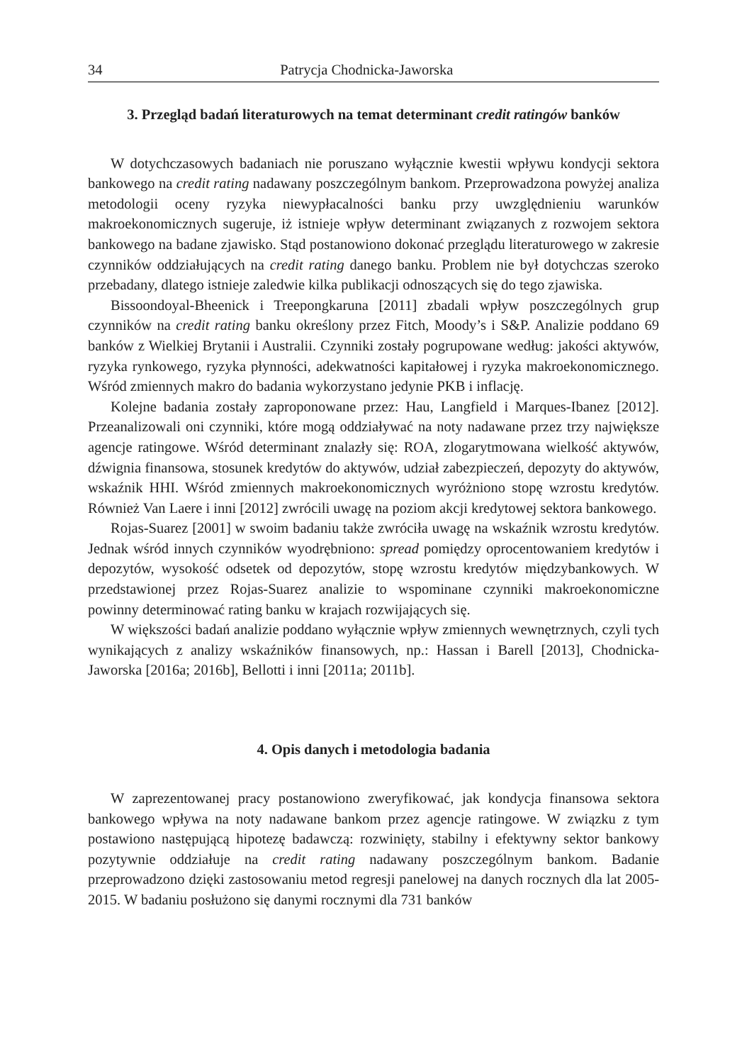34 Patrycja Chodnicka-Jaworska
3. Przegląd badań literaturowych na temat determinant credit ratingów banków
W dotychczasowych badaniach nie poruszano wyłącznie kwestii wpływu kondycji sektora bankowego na credit rating nadawany poszczególnym bankom. Przeprowadzona powyżej analiza metodologii oceny ryzyka niewypłacalności banku przy uwzględnieniu warunków makroekonomicznych sugeruje, iż istnieje wpływ determinant związanych z rozwojem sektora bankowego na badane zjawisko. Stąd postanowiono dokonać przeglądu literaturowego w zakresie czynników oddziałujących na credit rating danego banku. Problem nie był dotychczas szeroko przebadany, dlatego istnieje zaledwie kilka publikacji odnoszących się do tego zjawiska.
Bissoondoyal-Bheenick i Treepongkaruna [2011] zbadali wpływ poszczególnych grup czynników na credit rating banku określony przez Fitch, Moody’s i S&P. Analizie poddano 69 banków z Wielkiej Brytanii i Australii. Czynniki zostały pogrupowane według: jakości aktywów, ryzyka rynkowego, ryzyka płynności, adekwatności kapitałowej i ryzyka makroekonomicznego. Wśród zmiennych makro do badania wykorzystano jedynie PKB i inflację.
Kolejne badania zostały zaproponowane przez: Hau, Langfield i Marques-Ibanez [2012]. Przeanalizowali oni czynniki, które mogą oddziaływać na noty nadawane przez trzy największe agencje ratingowe. Wśród determinant znalazły się: ROA, zlogarytmowana wielkość aktywów, dźwignia finansowa, stosunek kredytów do aktywów, udział zabezpieczeń, depozyty do aktywów, wskaźnik HHI. Wśród zmiennych makroekonomicznych wyróżniono stopę wzrostu kredytów. Również Van Laere i inni [2012] zwrócili uwagę na poziom akcji kredytowej sektora bankowego.
Rojas-Suarez [2001] w swoim badaniu także zwróciła uwagę na wskaźnik wzrostu kredytów. Jednak wśród innych czynników wyodrębniono: spread pomiędzy oprocentowaniem kredytów i depozytów, wysokość odsetek od depozytów, stopę wzrostu kredytów międzybankowych. W przedstawionej przez Rojas-Suarez analizie to wspominane czynniki makroekonomiczne powinny determinować rating banku w krajach rozwijających się.
W większości badań analizie poddano wyłącznie wpływ zmiennych wewnętrznych, czyli tych wynikających z analizy wskaźników finansowych, np.: Hassan i Barell [2013], Chodnicka-Jaworska [2016a; 2016b], Bellotti i inni [2011a; 2011b].
4. Opis danych i metodologia badania
W zaprezentowanej pracy postanowiono zweryfikować, jak kondycja finansowa sektora bankowego wpływa na noty nadawane bankom przez agencje ratingowe. W związku z tym postawiono następującą hipotezę badawczą: rozwinięty, stabilny i efektywny sektor bankowy pozytywnie oddziałuje na credit rating nadawany poszczególnym bankom. Badanie przeprowadzono dzięki zastosowaniu metod regresji panelowej na danych rocznych dla lat 2005-2015. W badaniu posłużono się danymi rocznymi dla 731 banków